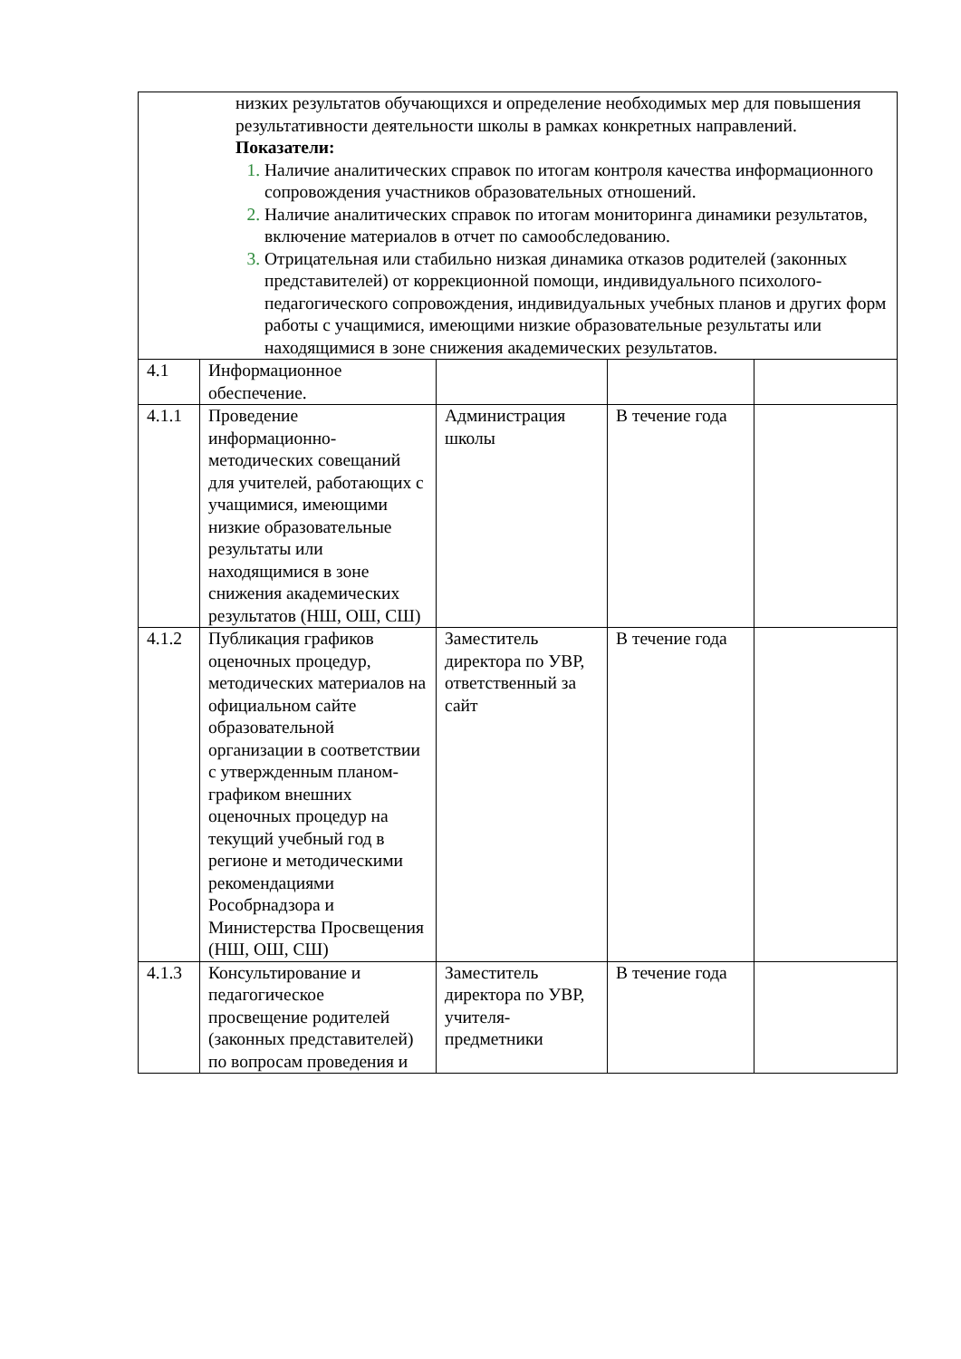| низких результатов обучающихся и определение необходимых мер для повышения результативности деятельности школы в рамках конкретных направлений. Показатели: Наличие аналитических справок по итогам контроля качества информационного сопровождения участников образовательных отношений. Наличие аналитических справок по итогам мониторинга динамики результатов, включение материалов в отчет по самообследованию. Отрицательная или стабильно низкая динамика отказов родителей (законных представителей) от коррекционной помощи, индивидуального психолого-педагогического сопровождения, индивидуальных учебных планов и других форм работы с учащимися, имеющими низкие образовательные результаты или находящимися в зоне снижения академических результатов. | | | | |
| 4.1 | Информационное обеспечение. | | | |
| 4.1.1 | Проведение информационно-методических совещаний для учителей, работающих с учащимися, имеющими низкие образовательные результаты или находящимися в зоне снижения академических результатов (НШ, ОШ, СШ) | Администрация школы | В течение года | |
| 4.1.2 | Публикация графиков оценочных процедур, методических материалов на официальном сайте образовательной организации в соответствии с утвержденным планом-графиком внешних оценочных процедур на текущий учебный год в регионе и методическими рекомендациями Рособрнадзора и Министерства Просвещения (НШ, ОШ, СШ) | Заместитель директора по УВР, ответственный за сайт | В течение года | |
| 4.1.3 | Консультирование и педагогическое просвещение родителей (законных представителей) по вопросам проведения и | Заместитель директора по УВР, учителя-предметники | В течение года | |